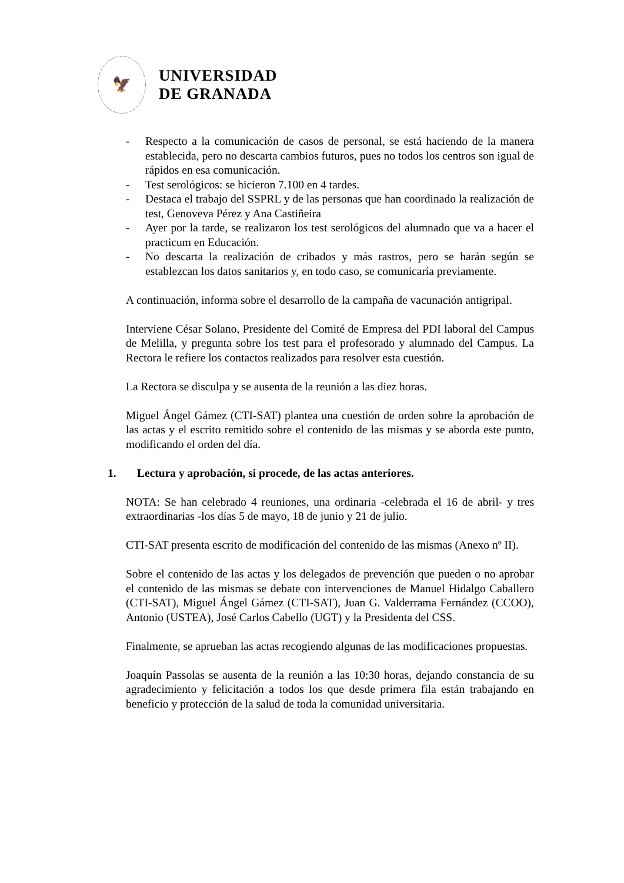🦅
UNIVERSIDAD
DE GRANADA
- Respecto a la comunicación de casos de personal, se está haciendo de la manera establecida, pero no descarta cambios futuros, pues no todos los centros son igual de rápidos en esa comunicación.
- Test serológicos: se hicieron 7.100 en 4 tardes.
- Destaca el trabajo del SSPRL y de las personas que han coordinado la realización de test, Genoveva Pérez y Ana Castiñeira
- Ayer por la tarde, se realizaron los test serológicos del alumnado que va a hacer el practicum en Educación.
- No descarta la realización de cribados y más rastros, pero se harán según se establezcan los datos sanitarios y, en todo caso, se comunicaría previamente.
A continuación, informa sobre el desarrollo de la campaña de vacunación antigripal.
Interviene César Solano, Presidente del Comité de Empresa del PDI laboral del Campus de Melilla, y pregunta sobre los test para el profesorado y alumnado del Campus. La Rectora le refiere los contactos realizados para resolver esta cuestión.
La Rectora se disculpa y se ausenta de la reunión a las diez horas.
Miguel Ángel Gámez (CTI-SAT) plantea una cuestión de orden sobre la aprobación de las actas y el escrito remitido sobre el contenido de las mismas y se aborda este punto, modificando el orden del día.
1. Lectura y aprobación, si procede, de las actas anteriores.
NOTA: Se han celebrado 4 reuniones, una ordinaria -celebrada el 16 de abril- y tres extraordinarias -los días 5 de mayo, 18 de junio y 21 de julio.
CTI-SAT presenta escrito de modificación del contenido de las mismas (Anexo nº II).
Sobre el contenido de las actas y los delegados de prevención que pueden o no aprobar el contenido de las mismas se debate con intervenciones de Manuel Hidalgo Caballero (CTI-SAT), Miguel Ángel Gámez (CTI-SAT), Juan G. Valderrama Fernández (CCOO), Antonio (USTEA), José Carlos Cabello (UGT) y la Presidenta del CSS.
Finalmente, se aprueban las actas recogiendo algunas de las modificaciones propuestas.
Joaquín Passolas se ausenta de la reunión a las 10:30 horas, dejando constancia de su agradecimiento y felicitación a todos los que desde primera fila están trabajando en beneficio y protección de la salud de toda la comunidad universitaria.